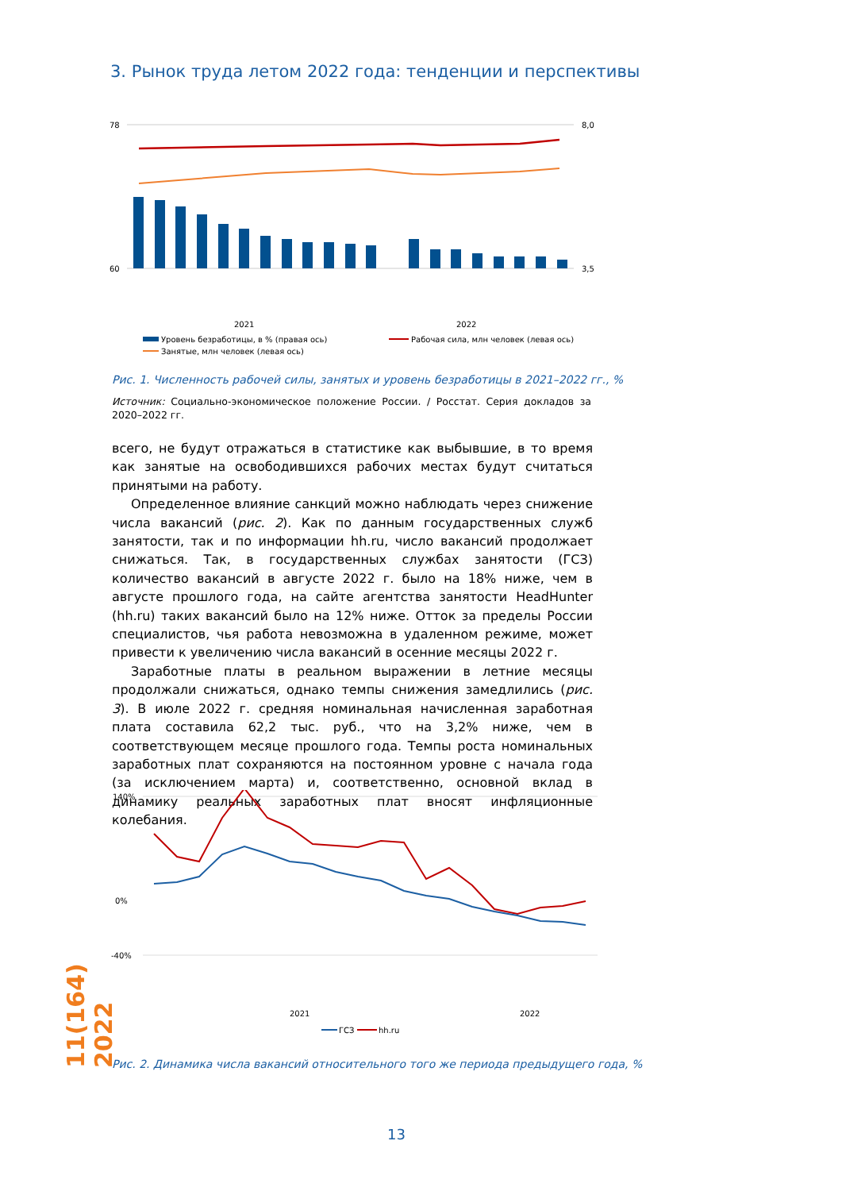3. Рынок труда летом 2022 года: тенденции и перспективы
78
60
8,0
3,5
2021
2022
Уровень безработицы, в % (правая ось)
Рабочая сила, млн человек (левая ось)
Занятые, млн человек (левая ось)
Рис. 1. Численность рабочей силы, занятых и уровень безработицы в 2021–2022 гг., %
Источник: Социально-экономическое положение России. / Росстат. Серия докладов за 2020–2022 гг.
всего, не будут отражаться в статистике как выбывшие, в то время как за­нятые на освободившихся рабочих местах будут считаться принятыми на работу.
Определенное влияние санкций можно наблюдать через снижение числа вакансий (рис. 2). Как по данным государственных служб занятости, так и по информации hh.ru, число вакансий продолжает снижаться. Так, в государственных службах занятости (ГСЗ) количество вакансий в августе 2022 г. было на 18% ниже, чем в августе прошлого года, на сайте агентства занятости HeadHunter (hh.ru) таких вакансий было на 12% ниже. Отток за пределы России специалистов, чья работа невозможна в удаленном режи­ме, может привести к увеличению числа вакансий в осенние месяцы 2022 г.
Заработные платы в реальном выражении в летние месяцы продолжали снижаться, однако темпы снижения замедлились (рис. 3). В июле 2022 г. средняя номинальная начисленная заработная плата составила 62,2 тыс. руб., что на 3,2% ниже, чем в соответствующем месяце прошлого года. Тем­пы роста номинальных заработных плат сохраняются на постоянном уров­не с начала года (за исключением марта) и, соответственно, основной вклад в динамику реальных заработных плат вносят инфляционные колебания.
140%
0%
-40%
2021
2022
ГСЗ
hh.ru
Рис. 2. Динамика числа вакансий относительного того же периода предыдущего года, %
11(164) 2022
13